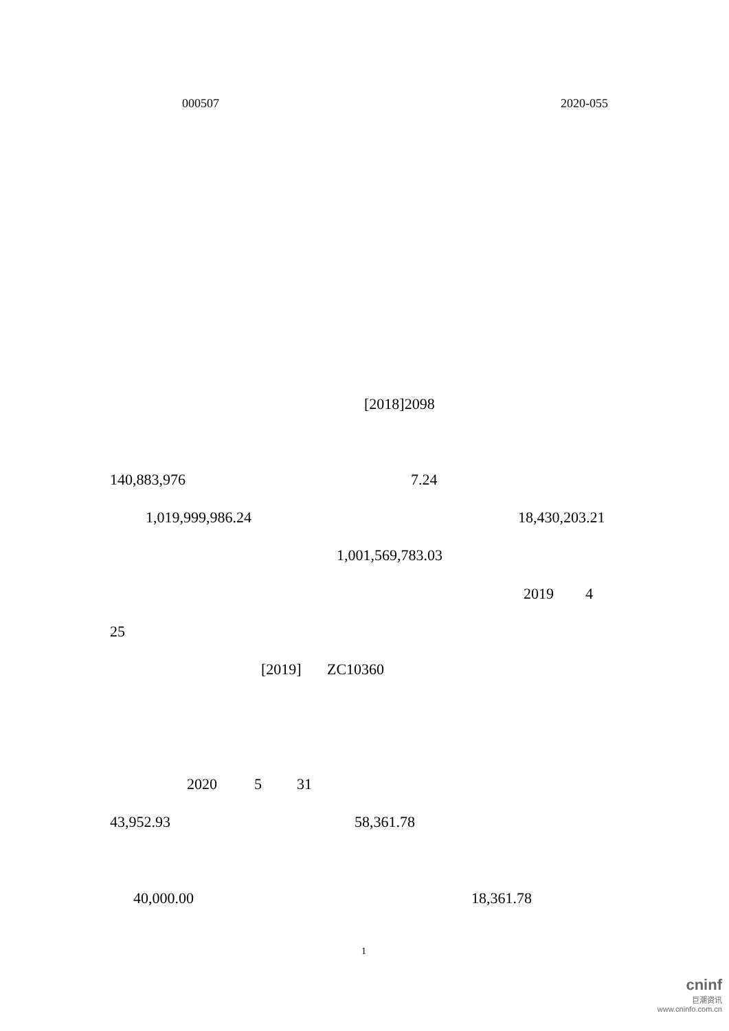000507 2020-055
[2018]2098
140,883,976 7.24
1,019,999,986.24 18,430,203.21
1,001,569,783.03
2019 4
25
[2019] ZC10360
2020 5 31
43,952.93 58,361.78
40,000.00 18,361.78
1
cninf
巨潮资讯
www.cninfo.com.cn